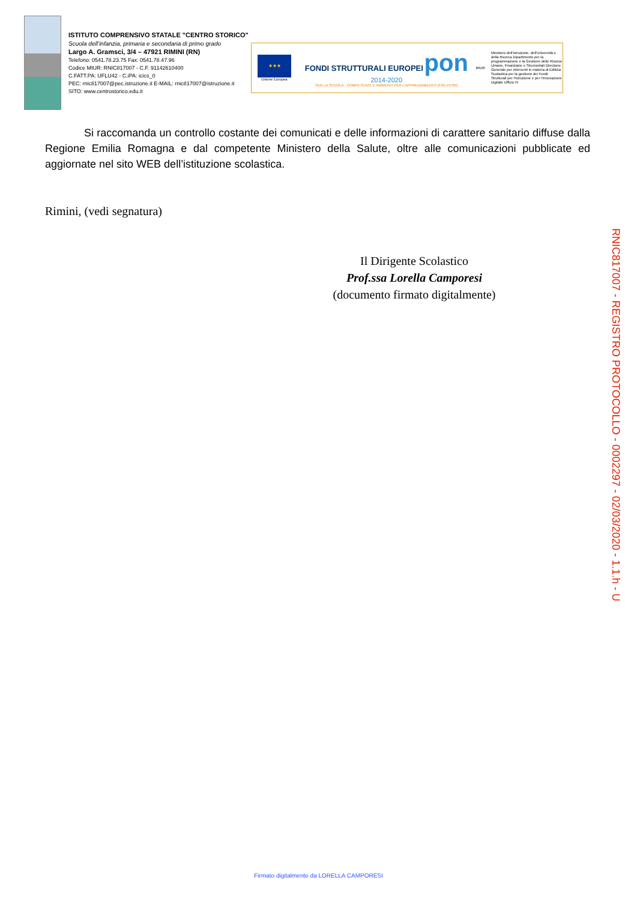ISTITUTO COMPRENSIVO STATALE "CENTRO STORICO"
Scuola dell’infanzia, primaria e secondaria di primo grado
Largo A. Gramsci, 3/4 – 47921 RIMINI (RN)
Telefono: 0541.78.23.75 Fax: 0541.78.47.96
Codice MIUR: RNIC817007 - C.F. 91142610400
C.FATT.PA: UFLU42 - C.iPA: icics_0
PEC: rnic817007@pec.istruzione.it E-MAIL: rnic817007@istruzione.it
SITO: www.centrostorico.edu.it
★★★
Unione Europea
FONDI STRUTTURALI EUROPEI pon 2014-2020
PER LA SCUOLA - COMPETENZE E AMBIENTI PER L'APPRENDIMENTO (FSE-FESR)
MIUR
Ministero dell'Istruzione, dell'Università e della Ricerca Dipartimento per la programmazione e la Gestione delle Risorse Umane, Finanziarie e Strumentali Direzione Generale per interventi in materia di Edilizia Scolastica per la gestione dei Fondi Strutturali per l'Istruzione e per l'Innovazione Digitale Ufficio IV
Si raccomanda un controllo costante dei comunicati e delle informazioni di carattere sanitario diffuse dalla Regione Emilia Romagna e dal competente Ministero della Salute, oltre alle comunicazioni pubblicate ed aggiornate nel sito WEB dell’istituzione scolastica.
Rimini, (vedi segnatura)
Il Dirigente Scolastico
Prof.ssa Lorella Camporesi
(documento firmato digitalmente)
RNIC817007 - REGISTRO PROTOCOLLO - 0002297 - 02/03/2020 - 1.1.h - U
Firmato digitalmente da LORELLA CAMPORESI